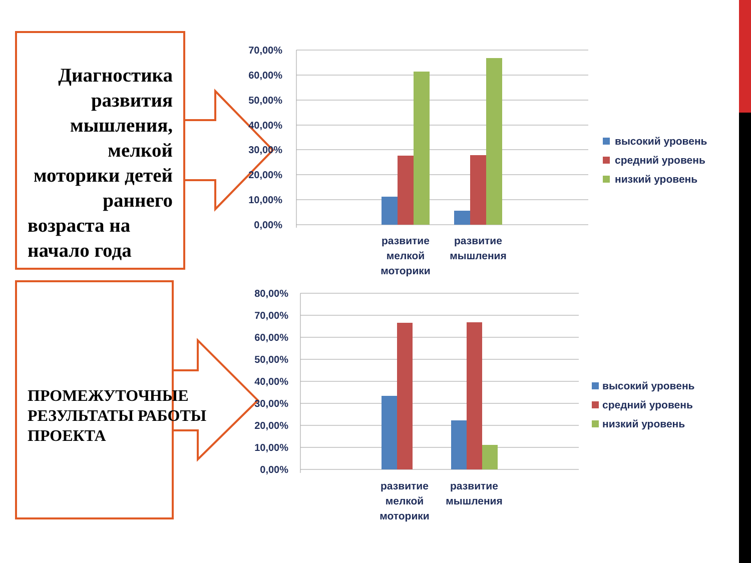70,00%
60,00%
50,00%
40,00%
30,00%
20,00%
10,00%
0,00%
80,00%
70,00%
60,00%
50,00%
40,00%
30,00%
20,00%
10,00%
0,00%
развитие
мелкой
моторики
развитие
мышления
развитие
мелкой
моторики
развитие
мышления
высокий уровень
средний уровень
низкий уровень
высокий уровень
средний уровень
низкий уровень
Диагностика развития мышления, мелкой моторики детей раннего
возраста на начало года
ПРОМЕЖУТОЧНЫЕ РЕЗУЛЬТАТЫ РАБОТЫ ПРОЕКТА